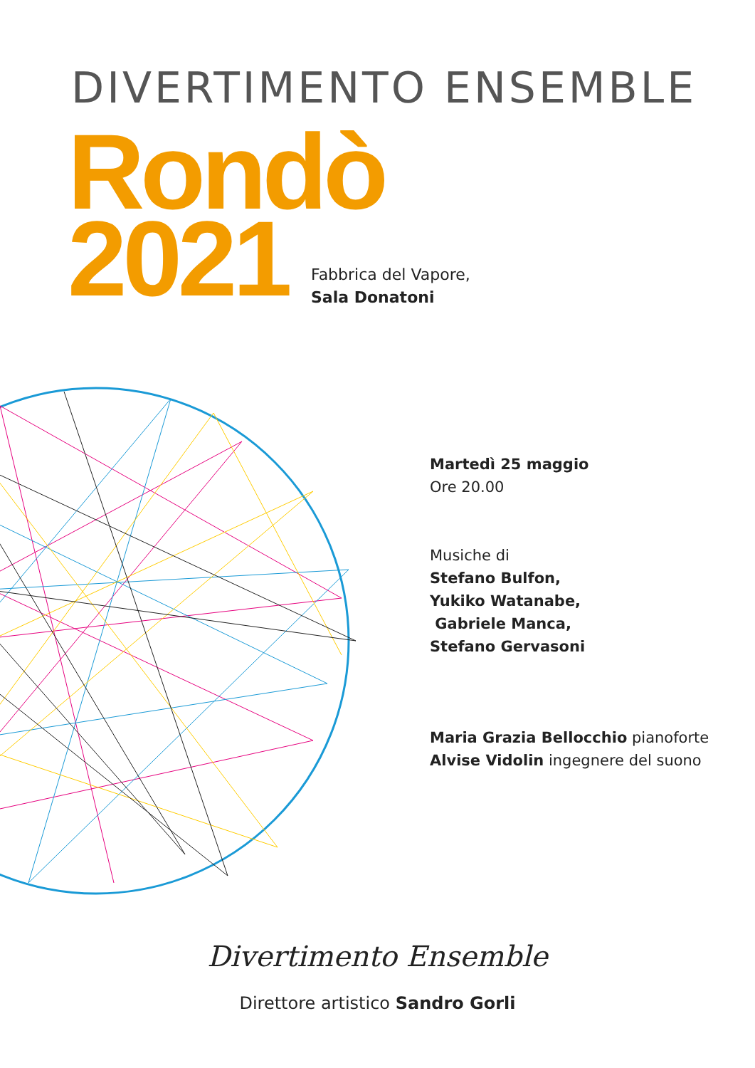DIVERTIMENTO ENSEMBLE
Rondò
2021
Fabbrica del Vapore,
Sala Donatoni
Martedì 25 maggio
Ore 20.00
Musiche di
Stefano Bulfon,
Yukiko Watanabe,
Gabriele Manca,
Stefano Gervasoni
Maria Grazia Bellocchio pianoforte
Alvise Vidolin ingegnere del suono
Divertimento Ensemble
Direttore artistico Sandro Gorli